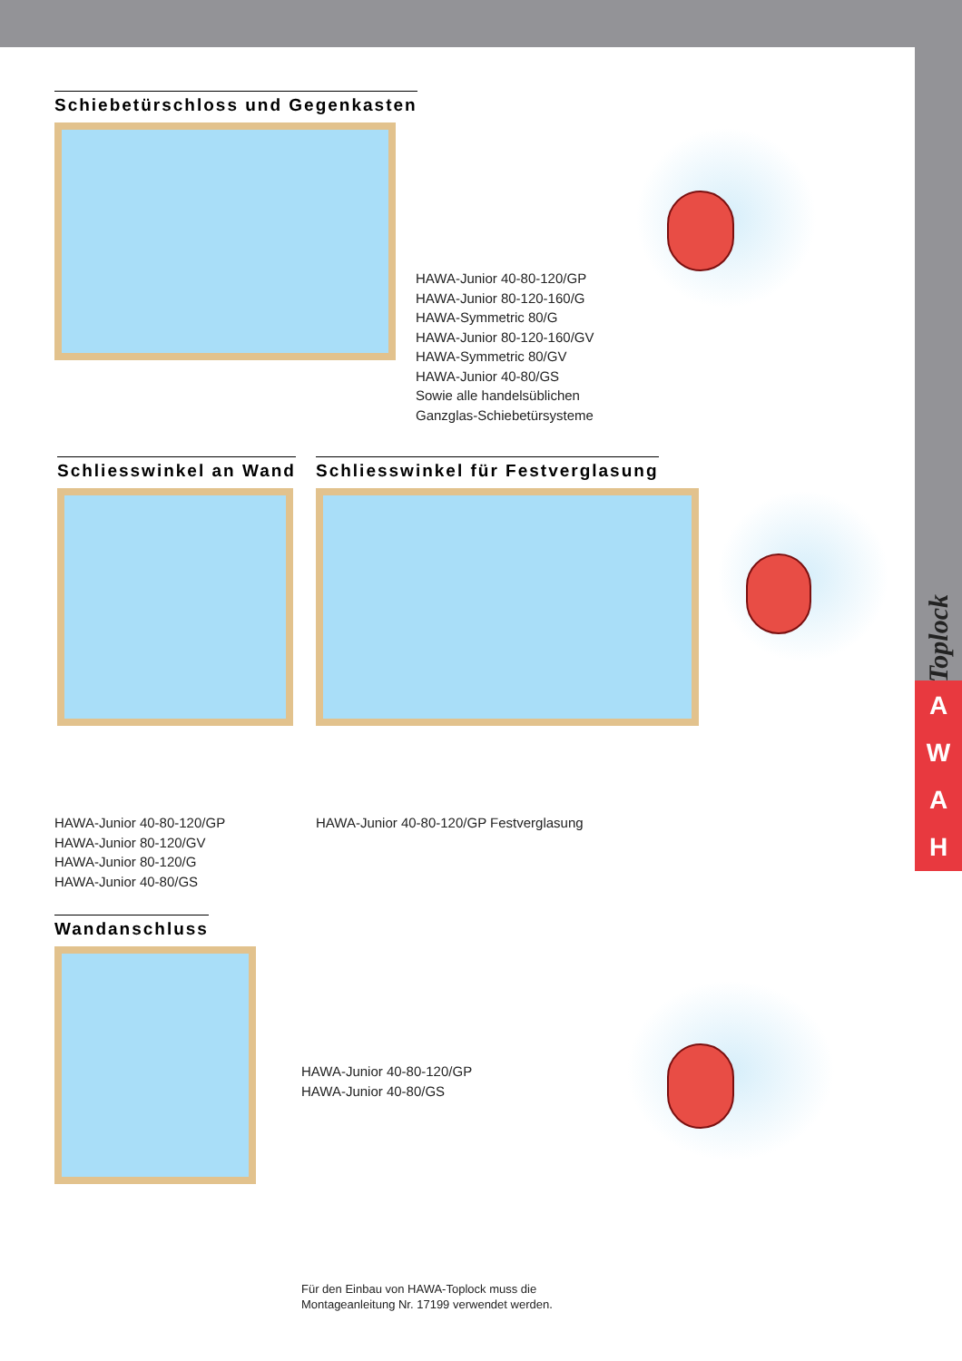Toplock
AWAH
Schiebetürschloss und Gegenkasten
HAWA-Junior 40-80-120/GP
HAWA-Junior 80-120-160/G
HAWA-Symmetric 80/G
HAWA-Junior 80-120-160/GV
HAWA-Symmetric 80/GV
HAWA-Junior 40-80/GS
Sowie alle handelsüblichen
Ganzglas-Schiebetürsysteme
Schliesswinkel an Wand
HAWA-Junior 40-80-120/GP
HAWA-Junior 80-120/GV
HAWA-Junior 80-120/G
HAWA-Junior 40-80/GS
Schliesswinkel für Festverglasung
HAWA-Junior 40-80-120/GP Festverglasung
Wandanschluss
HAWA-Junior 40-80-120/GP
HAWA-Junior 40-80/GS
Für den Einbau von HAWA-Toplock muss die
Montageanleitung Nr. 17199 verwendet werden.